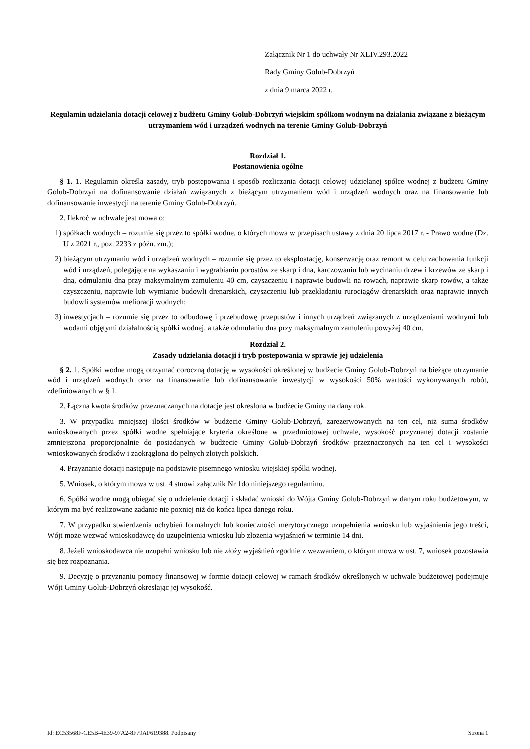Załącznik Nr 1 do uchwały Nr XLIV.293.2022
Rady Gminy Golub-Dobrzyń
z dnia 9 marca 2022 r.
Regulamin udzielania dotacji celowej z budżetu Gminy Golub-Dobrzyń wiejskim spółkom wodnym na działania związane z bieżącym utrzymaniem wód i urządzeń wodnych na terenie Gminy Golub-Dobrzyń
Rozdział 1.
Postanowienia ogólne
§ 1. 1. Regulamin określa zasady, tryb postepowania i sposób rozliczania dotacji celowej udzielanej spółce wodnej z budżetu Gminy Golub-Dobrzyń na dofinansowanie działań związanych z bieżącym utrzymaniem wód i urządzeń wodnych oraz na finansowanie lub dofinansowanie inwestycji na terenie Gminy Golub-Dobrzyń.
2. Ilekroć w uchwale jest mowa o:
1) spółkach wodnych – rozumie się przez to spółki wodne, o których mowa w przepisach ustawy z dnia 20 lipca 2017 r. - Prawo wodne (Dz. U z 2021 r., poz. 2233 z późn. zm.);
2) bieżącym utrzymaniu wód i urządzeń wodnych – rozumie się przez to eksploatację, konserwację oraz remont w celu zachowania funkcji wód i urządzeń, polegające na wykaszaniu i wygrabianiu porostów ze skarp i dna, karczowaniu lub wycinaniu drzew i krzewów ze skarp i dna, odmulaniu dna przy maksymalnym zamuleniu 40 cm, czyszczeniu i naprawie budowli na rowach, naprawie skarp rowów, a także czyszczeniu, naprawie lub wymianie budowli drenarskich, czyszczeniu lub przekładaniu rurociągów drenarskich oraz naprawie innych budowli systemów melioracji wodnych;
3) inwestycjach – rozumie się przez to odbudowę i przebudowę przepustów i innych urządzeń związanych z urządzeniami wodnymi lub wodami objętymi działalnością spółki wodnej, a także odmulaniu dna przy maksymalnym zamuleniu powyżej 40 cm.
Rozdział 2.
Zasady udzielania dotacji i tryb postepowania w sprawie jej udzielenia
§ 2. 1. Spółki wodne mogą otrzymać coroczną dotację w wysokości określonej w budżecie Gminy Golub-Dobrzyń na bieżące utrzymanie wód i urządzeń wodnych oraz na finansowanie lub dofinansowanie inwestycji w wysokości 50% wartości wykonywanych robót, zdefiniowanych w § 1.
2. Łączna kwota środków przeznaczanych na dotacje jest okreslona w budżecie Gminy na dany rok.
3. W przypadku mniejszej ilości środków w budżecie Gminy Golub-Dobrzyń, zarezerwowanych na ten cel, niż suma środków wnioskowanych przez spółki wodne spełniające kryteria określone w przedmiotowej uchwale, wysokość przyznanej dotacji zostanie zmniejszona proporcjonalnie do posiadanych w budżecie Gminy Golub-Dobrzyń środków przeznaczonych na ten cel i wysokości wnioskowanych środków i zaokrąglona do pełnych złotych polskich.
4. Przyznanie dotacji następuje na podstawie pisemnego wniosku wiejskiej spółki wodnej.
5. Wniosek, o którym mowa w ust. 4 stnowi załącznik Nr 1do niniejszego regulaminu.
6. Spółki wodne mogą ubiegać się o udzielenie dotacji i składać wnioski do Wójta Gminy Golub-Dobrzyń w danym roku budżetowym, w którym ma być realizowane zadanie nie poxniej niż do końca lipca danego roku.
7. W przypadku stwierdzenia uchybień formalnych lub konieczności merytorycznego uzupełnienia wniosku lub wyjaśnienia jego treści, Wójt może wezwać wnioskodawcę do uzupełnienia wniosku lub złożenia wyjaśnień w terminie 14 dni.
8. Jeżeli wnioskodawca nie uzupełni wniosku lub nie złoży wyjaśnień zgodnie z wezwaniem, o którym mowa w ust. 7, wniosek pozostawia się bez rozpoznania.
9. Decyzję o przyznaniu pomocy finansowej w formie dotacji celowej w ramach środków określonych w uchwale budżetowej podejmuje Wójt Gminy Golub-Dobrzyń okreslając jej wysokość.
Id: EC53568F-CE5B-4E39-97A2-8F79AF619388. Podpisany Strona 1